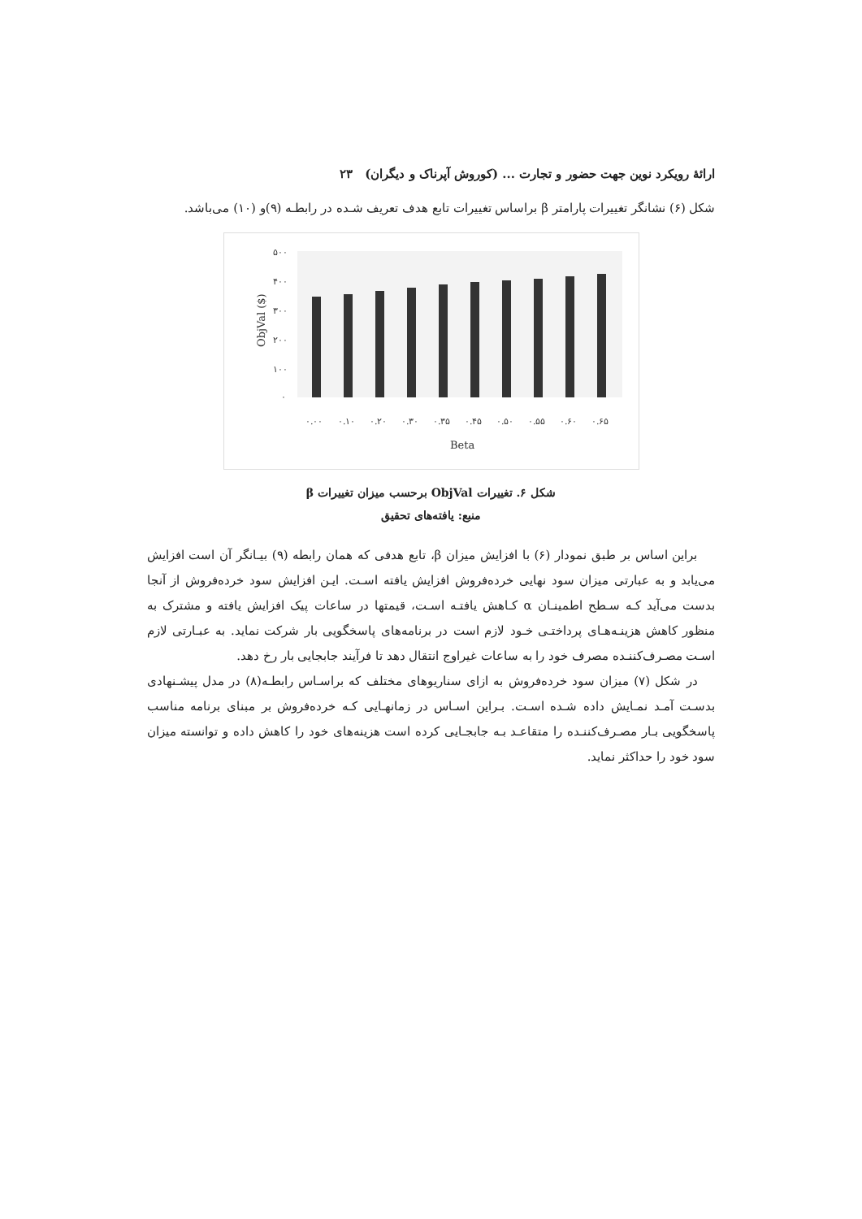ارائهٔ رویکرد نوین جهت حضور و تجارت ... (کوروش آپرناک و دیگران) ۲۳
شکل (۶) نشانگر تغییرات پارامتر β براساس تغییرات تابع هدف تعریف شـده در رابطـه (۹)و (۱۰) می‌باشد.
۵۰۰
۴۰۰
۳۰۰
۲۰۰
۱۰۰
۰
ObjVal ($)
۰.۰۰
۰.۱۰
۰.۲۰
۰.۳۰
۰.۳۵
۰.۴۵
۰.۵۰
۰.۵۵
۰.۶۰
۰.۶۵
Beta
شکل ۶. تغییرات ObjVal برحسب میزان تغییرات β
منبع: یافته‌های تحقیق
براین اساس بر طبق نمودار (۶) با افزایش میزان β، تابع هدفی که همان رابطه (۹) بیـانگر آن است افزایش می‌یابد و به عبارتی میزان سود نهایی خرده‌فروش افزایش یافته اسـت. ایـن افزایش سود خرده‌فروش از آنجا بدست می‌آید کـه سـطح اطمینـان α کـاهش یافتـه اسـت، قیمتها در ساعات پیک افزایش یافته و مشترک به منظور کاهش هزینـه‌هـای پرداختـی خـود لازم است در برنامه‌های پاسخگویی بار شرکت نماید. به عبـارتی لازم اسـت مصـرف‌کننـده مصرف خود را به ساعات غیراوج انتقال دهد تا فرآیند جابجایی بار رخ دهد.
در شکل (۷) میزان سود خرده‌فروش به ازای سناریوهای مختلف که براسـاس رابطـه(۸) در مدل پیشـنهادی بدسـت آمـد نمـایش داده شـده اسـت. بـراین اسـاس در زمانهـایی کـه خرده‌فروش بر مبنای برنامه مناسب پاسخگویی بـار مصـرف‌کننـده را متقاعـد بـه جابجـایی کرده است هزینه‌های خود را کاهش داده و توانسته میزان سود خود را حداکثر نماید.